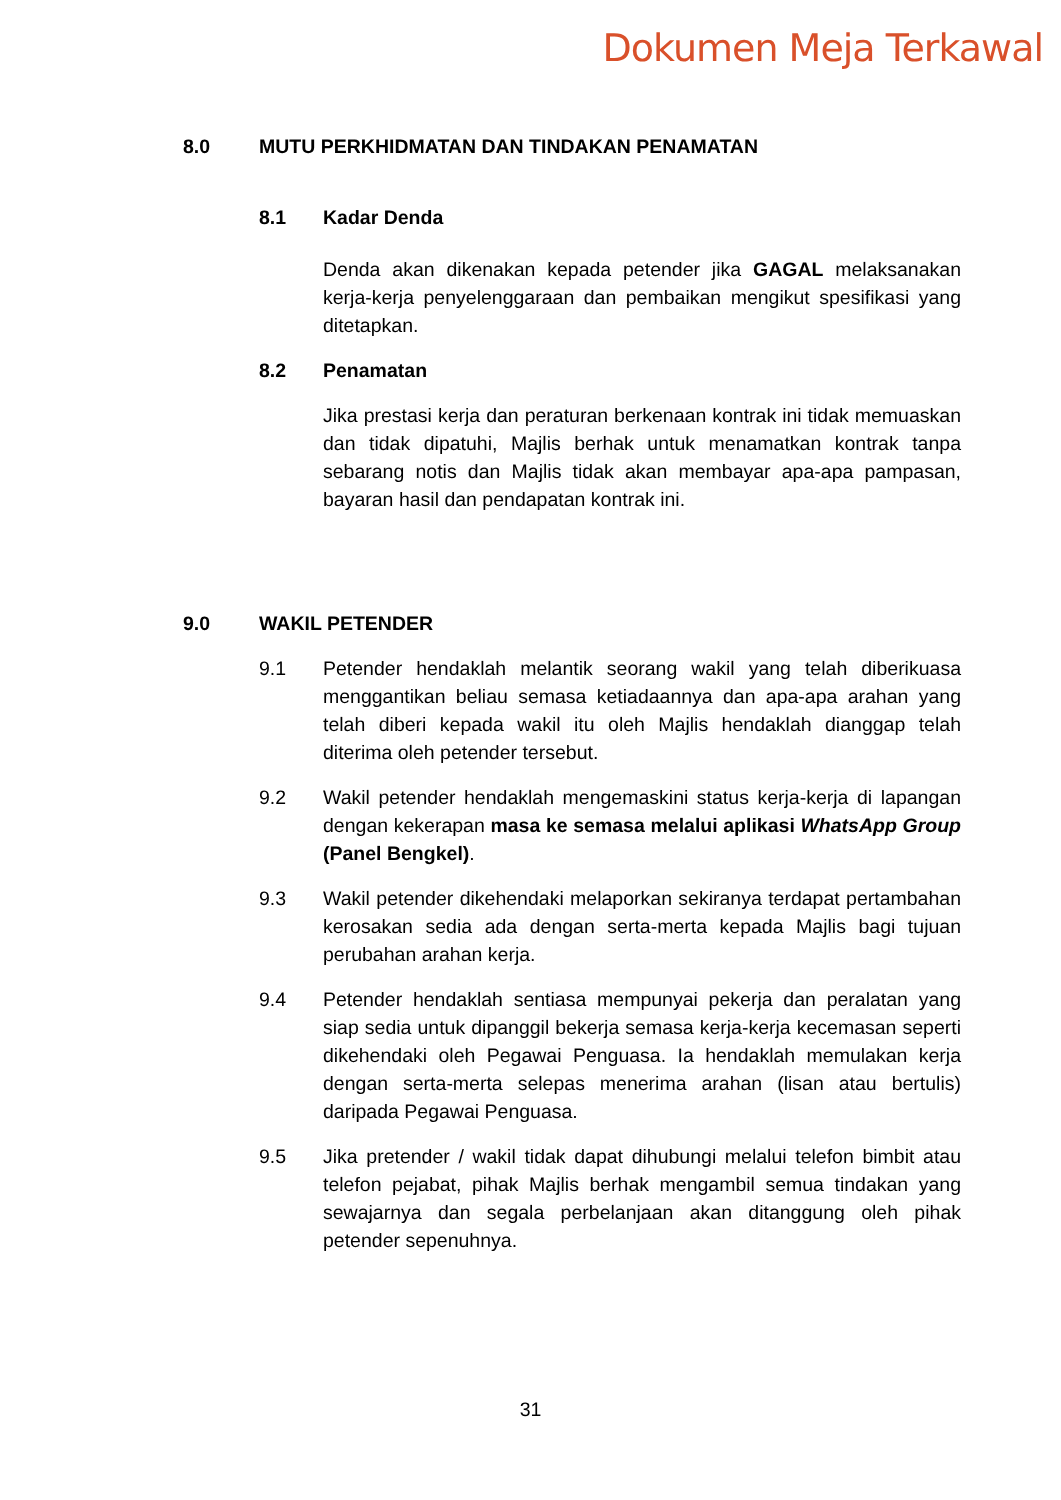Dokumen Meja Terkawal
8.0 MUTU PERKHIDMATAN DAN TINDAKAN PENAMATAN
8.1 Kadar Denda
Denda akan dikenakan kepada petender jika GAGAL melaksanakan kerja-kerja penyelenggaraan dan pembaikan mengikut spesifikasi yang ditetapkan.
8.2 Penamatan
Jika prestasi kerja dan peraturan berkenaan kontrak ini tidak memuaskan dan tidak dipatuhi, Majlis berhak untuk menamatkan kontrak tanpa sebarang notis dan Majlis tidak akan membayar apa-apa pampasan, bayaran hasil dan pendapatan kontrak ini.
9.0 WAKIL PETENDER
9.1 Petender hendaklah melantik seorang wakil yang telah diberikuasa menggantikan beliau semasa ketiadaannya dan apa-apa arahan yang telah diberi kepada wakil itu oleh Majlis hendaklah dianggap telah diterima oleh petender tersebut.
9.2 Wakil petender hendaklah mengemaskini status kerja-kerja di lapangan dengan kekerapan masa ke semasa melalui aplikasi WhatsApp Group (Panel Bengkel).
9.3 Wakil petender dikehendaki melaporkan sekiranya terdapat pertambahan kerosakan sedia ada dengan serta-merta kepada Majlis bagi tujuan perubahan arahan kerja.
9.4 Petender hendaklah sentiasa mempunyai pekerja dan peralatan yang siap sedia untuk dipanggil bekerja semasa kerja-kerja kecemasan seperti dikehendaki oleh Pegawai Penguasa. Ia hendaklah memulakan kerja dengan serta-merta selepas menerima arahan (lisan atau bertulis) daripada Pegawai Penguasa.
9.5 Jika pretender / wakil tidak dapat dihubungi melalui telefon bimbit atau telefon pejabat, pihak Majlis berhak mengambil semua tindakan yang sewajarnya dan segala perbelanjaan akan ditanggung oleh pihak petender sepenuhnya.
31